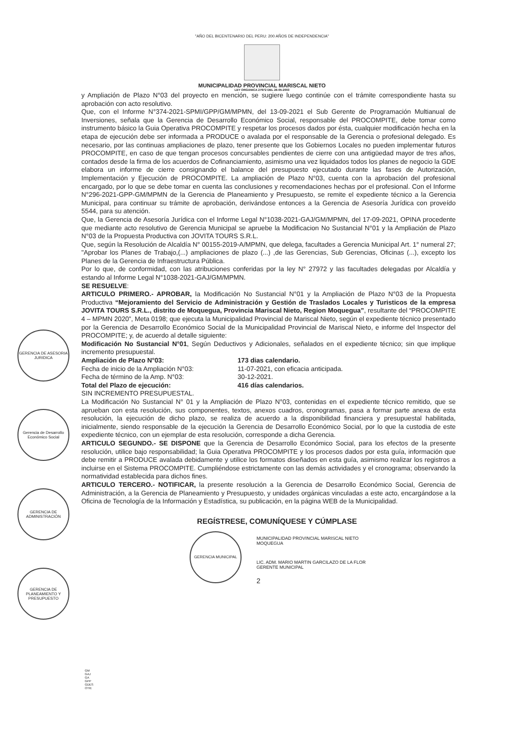"AÑO DEL BICENTENARIO DEL PERU: 200 AÑOS DE INDEPENDENCIA"
MUNICIPALIDAD PROVINCIAL MARISCAL NIETO
LEY ORGANICA 27972 DEL 26-05-2003
GERENCIA DE ASESORIA JURIDICA
Gerencia de Desarrollo Económico Social
GERENCIA DE ADMINISTRACIÓN
GERENCIA DE PLANEAMIENTO Y PRESUPUESTO
y Ampliación de Plazo N°03 del proyecto en mención, se sugiere luego continúe con el trámite correspondiente hasta su aprobación con acto resolutivo.
Que, con el Informe N°374-2021-SPMI/GPP/GM/MPMN, del 13-09-2021 el Sub Gerente de Programación Multianual de Inversiones, señala que la Gerencia de Desarrollo Económico Social, responsable del PROCOMPITE, debe tomar como instrumento básico la Guia Operativa PROCOMPITE y respetar los procesos dados por ésta, cualquier modificación hecha en la etapa de ejecución debe ser informada a PRODUCE o avalada por el responsable de la Gerencia o profesional delegado. Es necesario, por las continuas ampliaciones de plazo, tener presente que los Gobiernos Locales no pueden implementar futuros PROCOMPITE, en caso de que tengan procesos concursables pendientes de cierre con una antigüedad mayor de tres años, contados desde la firma de los acuerdos de Cofinanciamiento, asimismo una vez liquidados todos los planes de negocio la GDE elabora un informe de cierre consignando el balance del presupuesto ejecutado durante las fases de Autorización, Implementación y Ejecución de PROCOMPITE. La ampliación de Plazo N°03, cuenta con la aprobación del profesional encargado, por lo que se debe tomar en cuenta las conclusiones y recomendaciones hechas por el profesional. Con el Informe N°296-2021-GPP-GM/MPMN de la Gerencia de Planeamiento y Presupuesto, se remite el expediente técnico a la Gerencia Municipal, para continuar su trámite de aprobación, derivándose entonces a la Gerencia de Asesoría Jurídica con proveído 5544, para su atención.
Que, la Gerencia de Asesoría Jurídica con el Informe Legal N°1038-2021-GAJ/GM/MPMN, del 17-09-2021, OPINA procedente que mediante acto resolutivo de Gerencia Municipal se apruebe la Modificacion No Sustancial N°01 y la Ampliación de Plazo N°03 de la Propuesta Productiva con JOVITA TOURS S.R.L.
Que, según la Resolución de Alcaldía N° 00155-2019-A/MPMN, que delega, facultades a Gerencia Municipal Art. 1° numeral 27; "Aprobar los Planes de Trabajo,(...) ampliaciones de plazo (...) ,de las Gerencias, Sub Gerencias, Oficinas (...), excepto los Planes de la Gerencia de Infraestructura Pública.
Por lo que, de conformidad, con las atribuciones conferidas por la ley N° 27972 y las facultades delegadas por Alcaldía y estando al Informe Legal N°1038-2021-GAJ/GM/MPMN.
SE RESUELVE:
ARTICULO PRIMERO.- APROBAR, la Modificación No Sustancial N°01 y la Ampliación de Plazo N°03 de la Propuesta Productiva “Mejoramiento del Servicio de Administración y Gestión de Traslados Locales y Turisticos de la empresa JOVITA TOURS S.R.L., distrito de Moquegua, Provincia Mariscal Nieto, Region Moquegua”, resultante del “PROCOMPITE 4 – MPMN 2020”, Meta 0198; que ejecuta la Municipalidad Provincial de Mariscal Nieto, según el expediente técnico presentado por la Gerencia de Desarrollo Económico Social de la Municipalidad Provincial de Mariscal Nieto, e informe del Inspector del PROCOMPITE; y, de acuerdo al detalle siguiente:
Modificación No Sustancial N°01, Según Deductivos y Adicionales, señalados en el expediente técnico; sin que implique incremento presupuestal.
Ampliación de Plazo N°03: 173 dias calendario.
Fecha de inicio de la Ampliación N°03: 11-07-2021, con eficacia anticipada.
Fecha de término de la Amp. N°03: 30-12-2021.
Total del Plazo de ejecución: 416 días calendarios.
SIN INCREMENTO PRESUPUESTAL.
La Modificación No Sustancial N° 01 y la Ampliación de Plazo N°03, contenidas en el expediente técnico remitido, que se aprueban con esta resolución, sus componentes, textos, anexos cuadros, cronogramas, pasa a formar parte anexa de esta resolución, la ejecución de dicho plazo, se realiza de acuerdo a la disponibilidad financiera y presupuestal habilitada, inicialmente, siendo responsable de la ejecución la Gerencia de Desarrollo Económico Social, por lo que la custodia de este expediente técnico, con un ejemplar de esta resolución, corresponde a dicha Gerencia.
ARTICULO SEGUNDO.- SE DISPONE que la Gerencia de Desarrollo Económico Social, para los efectos de la presente resolución, utilice bajo responsabilidad; la Guia Operativa PROCOMPITE y los procesos dados por esta guía, información que debe remitir a PRODUCE avalada debidamente y utilice los formatos diseñados en esta guía, asimismo realizar los registros a incluirse en el Sistema PROCOMPITE. Cumpliéndose estrictamente con las demás actividades y el cronograma; observando la normatividad establecida para dichos fines.
ARTICULO TERCERO.- NOTIFICAR, la presente resolución a la Gerencia de Desarrollo Económico Social, Gerencia de Administración, a la Gerencia de Planeamiento y Presupuesto, y unidades orgánicas vinculadas a este acto, encargándose a la Oficina de Tecnología de la Información y Estadística, su publicación, en la página WEB de la Municipalidad.
REGÍSTRESE, COMUNÍQUESE Y CÚMPLASE
GERENCIA MUNICIPAL
MUNICIPALIDAD PROVINCIAL MARISCAL NIETO
MOQUEGUA
LIC. ADM. MARIO MARTIN GARCILAZO DE LA FLOR
GERENTE MUNICIPAL
2
GM
GAJ
GA
GPP
GDES
OTIE